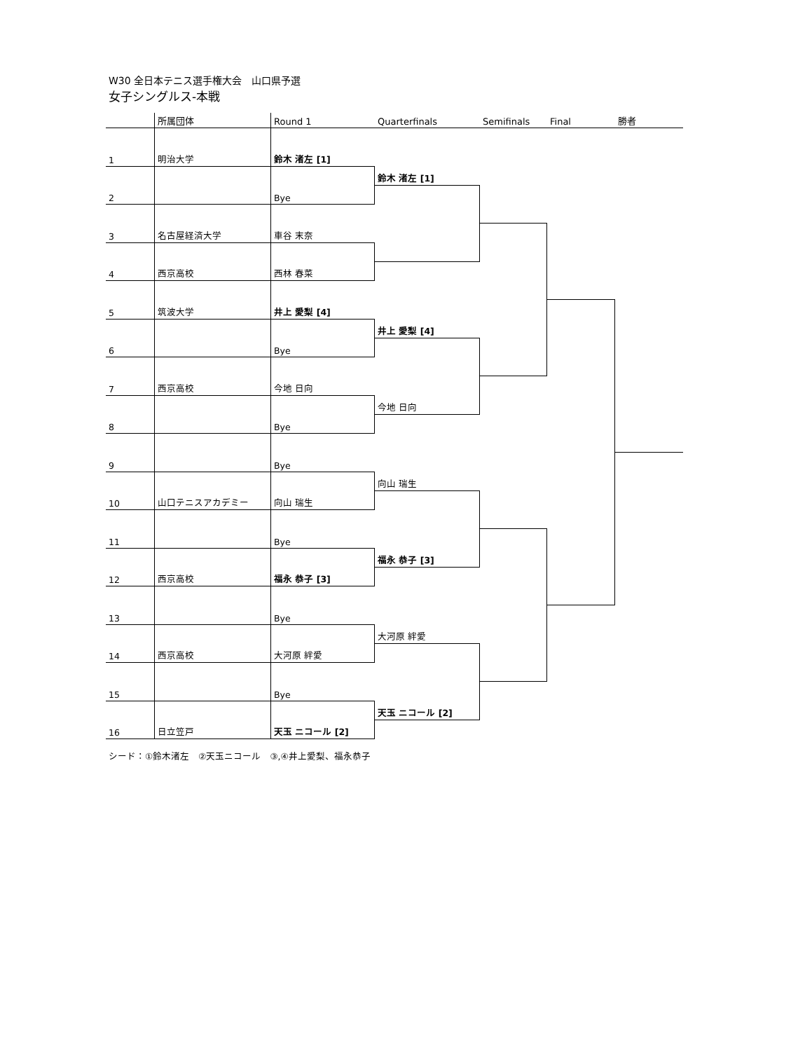W30 全日本テニス選手権大会　山口県予選
女子シングルス-本戦
所属団体
Round 1
Quarterfinals
Semifinals
Final
勝者
1
明治大学
鈴木 渚左 [1]
2
Bye
3
名古屋経済大学
車谷 末奈
4
西京高校
西林 春菜
5
筑波大学
井上 愛梨 [4]
6
Bye
7
西京高校
今地 日向
8
Bye
9
Bye
10
山口テニスアカデミー
向山 瑞生
11
Bye
12
西京高校
福永 恭子 [3]
13
Bye
14
西京高校
大河原 絆愛
15
Bye
16
日立笠戸
天玉 ニコール [2]
鈴木 渚左 [1]
井上 愛梨 [4]
今地 日向
向山 瑞生
福永 恭子 [3]
大河原 絆愛
天玉 ニコール [2]
シード：①鈴木渚左　②天玉ニコール　③,④井上愛梨、福永恭子